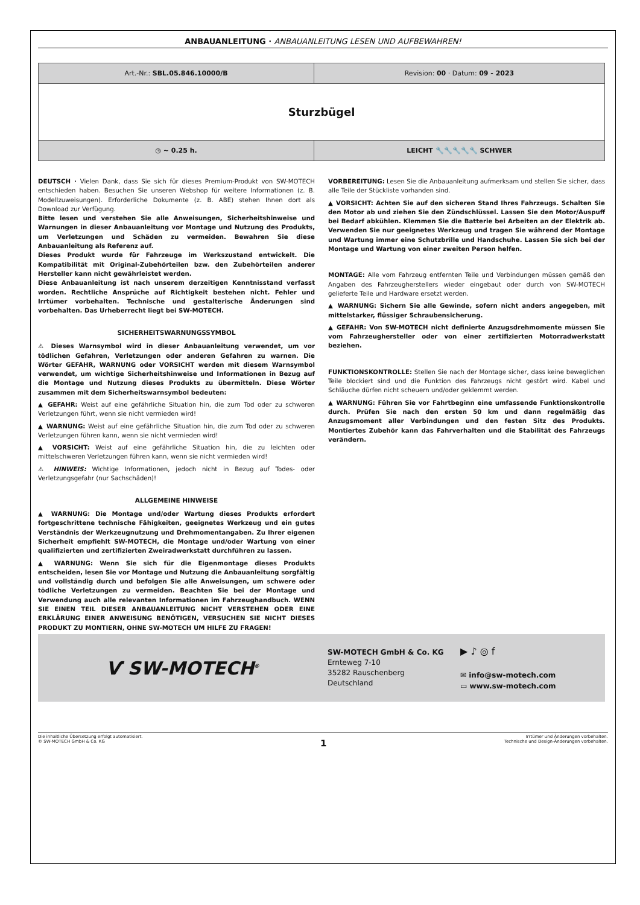ANBAUANLEITUNG · ANBAUANLEITUNG LESEN UND AUFBEWAHREN!
| Art.-Nr.: SBL.05.846.10000/B | Revision: 00 · Datum: 09 - 2023 |
| Sturzbügel | |
| ◷ ~ 0.25 h. | LEICHT 🔧🔧 🔧🔧🔧 SCHWER |
DEUTSCH · Vielen Dank, dass Sie sich für dieses Premium-Produkt von SW-MOTECH entschieden haben. Besuchen Sie unseren Webshop für weitere Informationen (z. B. Modellzuweisungen). Erforderliche Dokumente (z. B. ABE) stehen Ihnen dort als Download zur Verfügung.
Bitte lesen und verstehen Sie alle Anweisungen, Sicherheitshinweise und Warnungen in dieser Anbauanleitung vor Montage und Nutzung des Produkts, um Verletzungen und Schäden zu vermeiden. Bewahren Sie diese Anbauanleitung als Referenz auf.
Dieses Produkt wurde für Fahrzeuge im Werkszustand entwickelt. Die Kompatibilität mit Original-Zubehörteilen bzw. den Zubehörteilen anderer Hersteller kann nicht gewährleistet werden.
Diese Anbauanleitung ist nach unserem derzeitigen Kenntnisstand verfasst worden. Rechtliche Ansprüche auf Richtigkeit bestehen nicht. Fehler und Irrtümer vorbehalten. Technische und gestalterische Änderungen sind vorbehalten. Das Urheberrecht liegt bei SW-MOTECH.
SICHERHEITSWARNUNGSSYMBOL
⚠ Dieses Warnsymbol wird in dieser Anbauanleitung verwendet, um vor tödlichen Gefahren, Verletzungen oder anderen Gefahren zu warnen. Die Wörter GEFAHR, WARNUNG oder VORSICHT werden mit diesem Warnsymbol verwendet, um wichtige Sicherheitshinweise und Informationen in Bezug auf die Montage und Nutzung dieses Produkts zu übermitteln. Diese Wörter zusammen mit dem Sicherheitswarnsymbol bedeuten:
▲ GEFAHR: Weist auf eine gefährliche Situation hin, die zum Tod oder zu schweren Verletzungen führt, wenn sie nicht vermieden wird!
▲ WARNUNG: Weist auf eine gefährliche Situation hin, die zum Tod oder zu schweren Verletzungen führen kann, wenn sie nicht vermieden wird!
▲ VORSICHT: Weist auf eine gefährliche Situation hin, die zu leichten oder mittelschweren Verletzungen führen kann, wenn sie nicht vermieden wird!
⚠ HINWEIS: Wichtige Informationen, jedoch nicht in Bezug auf Todes- oder Verletzungsgefahr (nur Sachschäden)!
ALLGEMEINE HINWEISE
▲ WARNUNG: Die Montage und/oder Wartung dieses Produkts erfordert fortgeschrittene technische Fähigkeiten, geeignetes Werkzeug und ein gutes Verständnis der Werkzeugnutzung und Drehmomentangaben. Zu Ihrer eigenen Sicherheit empfiehlt SW-MOTECH, die Montage und/oder Wartung von einer qualifizierten und zertifizierten Zweiradwerkstatt durchführen zu lassen.
▲ WARNUNG: Wenn Sie sich für die Eigenmontage dieses Produkts entscheiden, lesen Sie vor Montage und Nutzung die Anbauanleitung sorgfältig und vollständig durch und befolgen Sie alle Anweisungen, um schwere oder tödliche Verletzungen zu vermeiden. Beachten Sie bei der Montage und Verwendung auch alle relevanten Informationen im Fahrzeughandbuch. WENN SIE EINEN TEIL DIESER ANBAUANLEITUNG NICHT VERSTEHEN ODER EINE ERKLÄRUNG EINER ANWEISUNG BENÖTIGEN, VERSUCHEN SIE NICHT DIESES PRODUKT ZU MONTIERN, OHNE SW-MOTECH UM HILFE ZU FRAGEN!
VORBEREITUNG: Lesen Sie die Anbauanleitung aufmerksam und stellen Sie sicher, dass alle Teile der Stückliste vorhanden sind.
▲ VORSICHT: Achten Sie auf den sicheren Stand Ihres Fahrzeugs. Schalten Sie den Motor ab und ziehen Sie den Zündschlüssel. Lassen Sie den Motor/Auspuff bei Bedarf abkühlen. Klemmen Sie die Batterie bei Arbeiten an der Elektrik ab. Verwenden Sie nur geeignetes Werkzeug und tragen Sie während der Montage und Wartung immer eine Schutzbrille und Handschuhe. Lassen Sie sich bei der Montage und Wartung von einer zweiten Person helfen.
MONTAGE: Alle vom Fahrzeug entfernten Teile und Verbindungen müssen gemäß den Angaben des Fahrzeugherstellers wieder eingebaut oder durch von SW-MOTECH gelieferte Teile und Hardware ersetzt werden.
▲ WARNUNG: Sichern Sie alle Gewinde, sofern nicht anders angegeben, mit mittelstarker, flüssiger Schraubensicherung.
▲ GEFAHR: Von SW-MOTECH nicht definierte Anzugsdrehmomente müssen Sie vom Fahrzeughersteller oder von einer zertifizierten Motorradwerkstatt beziehen.
FUNKTIONSKONTROLLE: Stellen Sie nach der Montage sicher, dass keine beweglichen Teile blockiert sind und die Funktion des Fahrzeugs nicht gestört wird. Kabel und Schläuche dürfen nicht scheuern und/oder geklemmt werden.
▲ WARNUNG: Führen Sie vor Fahrtbeginn eine umfassende Funktionskontrolle durch. Prüfen Sie nach den ersten 50 km und dann regelmäßig das Anzugsmoment aller Verbindungen und den festen Sitz des Produkts. Montiertes Zubehör kann das Fahrverhalten und die Stabilität des Fahrzeugs verändern.
Ѵ SW-MOTECH<sup>®</sup>
SW-MOTECH GmbH & Co. KG
Ernteweg 7-10
35282 Rauschenberg
Deutschland
▶ ♪ ◎ f
✉ info@sw-motech.com
▭ www.sw-motech.com
Die inhaltliche Übersetzung erfolgt automatisiert.
© SW-MOTECH GmbH & Co. KG
1
Irrtümer und Änderungen vorbehalten.
Technische und Design-Änderungen vorbehalten.